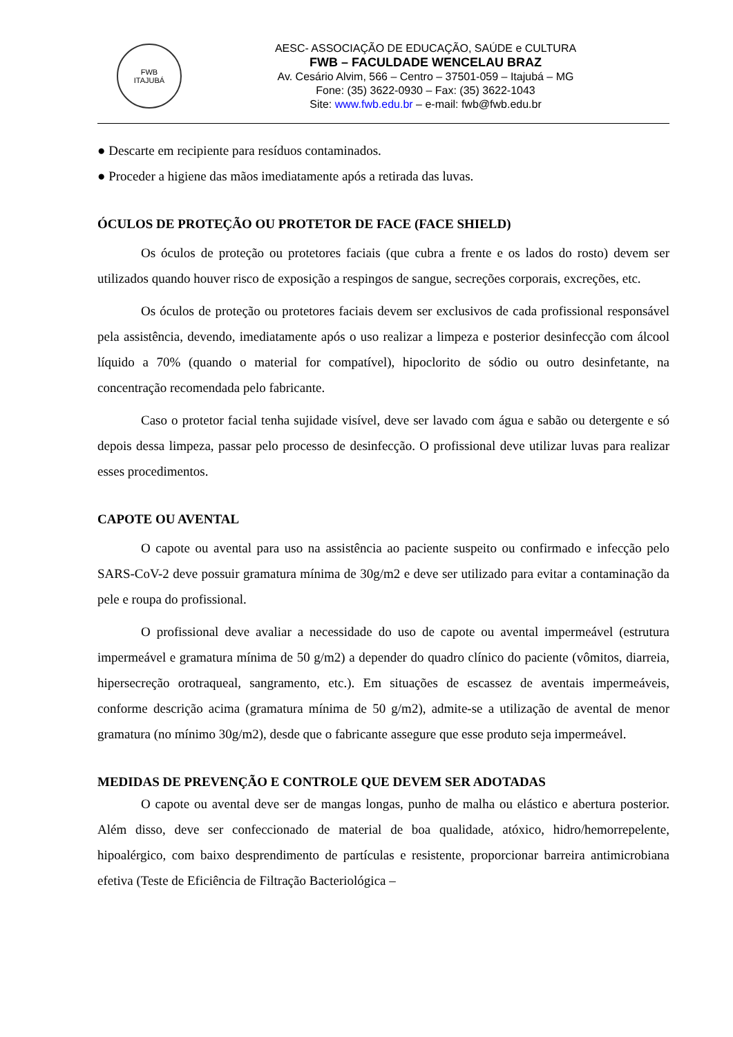FWB
ITAJUBÁ
AESC- ASSOCIAÇÃO DE EDUCAÇÃO, SAÚDE e CULTURA
FWB – FACULDADE WENCELAU BRAZ
Av. Cesário Alvim, 566 – Centro – 37501-059 – Itajubá – MG
Fone: (35) 3622-0930 – Fax: (35) 3622-1043
Site: www.fwb.edu.br – e-mail: fwb@fwb.edu.br
● Descarte em recipiente para resíduos contaminados.
● Proceder a higiene das mãos imediatamente após a retirada das luvas.
ÓCULOS DE PROTEÇÃO OU PROTETOR DE FACE (FACE SHIELD)
Os óculos de proteção ou protetores faciais (que cubra a frente e os lados do rosto) devem ser utilizados quando houver risco de exposição a respingos de sangue, secreções corporais, excreções, etc.
Os óculos de proteção ou protetores faciais devem ser exclusivos de cada profissional responsável pela assistência, devendo, imediatamente após o uso realizar a limpeza e posterior desinfecção com álcool líquido a 70% (quando o material for compatível), hipoclorito de sódio ou outro desinfetante, na concentração recomendada pelo fabricante.
Caso o protetor facial tenha sujidade visível, deve ser lavado com água e sabão ou detergente e só depois dessa limpeza, passar pelo processo de desinfecção. O profissional deve utilizar luvas para realizar esses procedimentos.
CAPOTE OU AVENTAL
O capote ou avental para uso na assistência ao paciente suspeito ou confirmado e infecção pelo SARS-CoV-2 deve possuir gramatura mínima de 30g/m2 e deve ser utilizado para evitar a contaminação da pele e roupa do profissional.
O profissional deve avaliar a necessidade do uso de capote ou avental impermeável (estrutura impermeável e gramatura mínima de 50 g/m2) a depender do quadro clínico do paciente (vômitos, diarreia, hipersecreção orotraqueal, sangramento, etc.). Em situações de escassez de aventais impermeáveis, conforme descrição acima (gramatura mínima de 50 g/m2), admite-se a utilização de avental de menor gramatura (no mínimo 30g/m2), desde que o fabricante assegure que esse produto seja impermeável.
MEDIDAS DE PREVENÇÃO E CONTROLE QUE DEVEM SER ADOTADAS
O capote ou avental deve ser de mangas longas, punho de malha ou elástico e abertura posterior. Além disso, deve ser confeccionado de material de boa qualidade, atóxico, hidro/hemorrepelente, hipoalérgico, com baixo desprendimento de partículas e resistente, proporcionar barreira antimicrobiana efetiva (Teste de Eficiência de Filtração Bacteriológica –